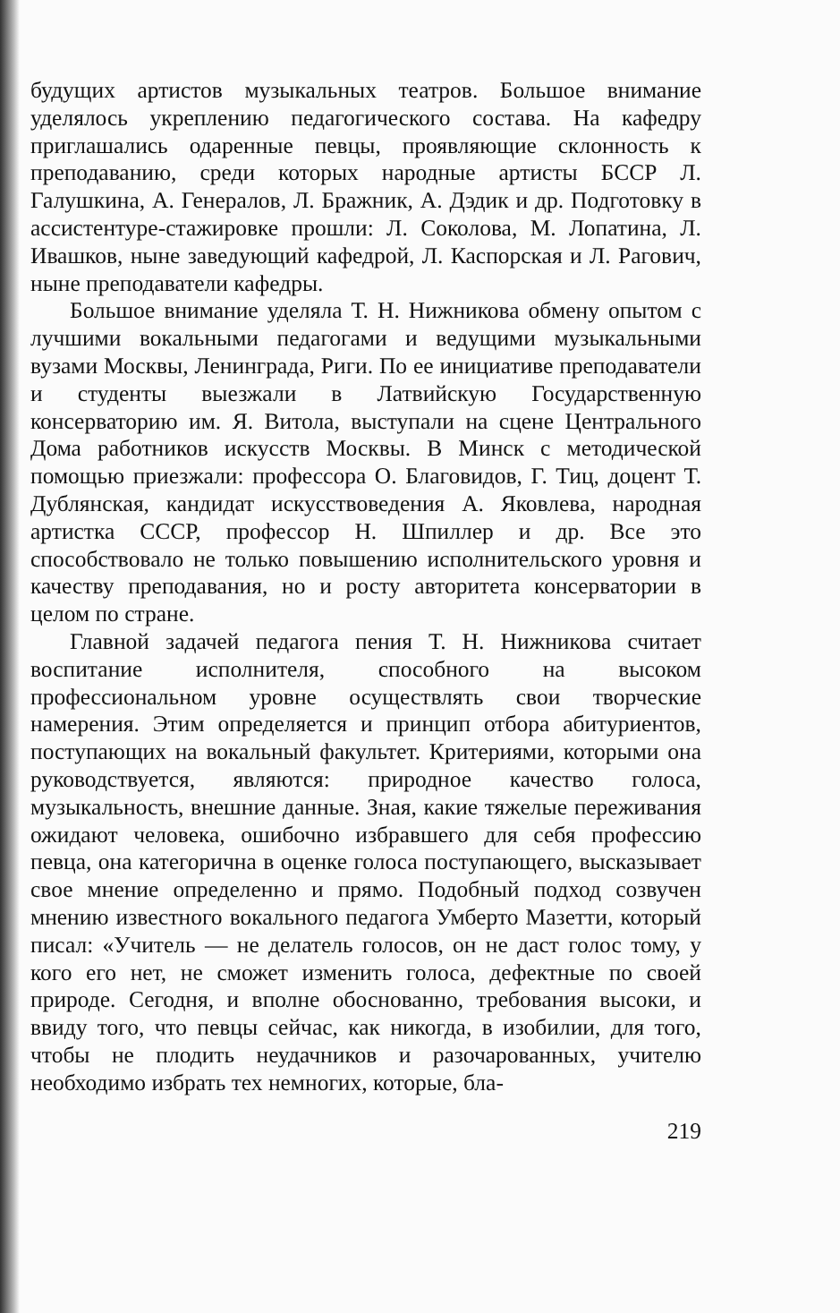будущих артистов музыкальных театров. Большое внимание уделялось укреплению педагогического состава. На кафедру приглашались одаренные певцы, проявляющие склонность к преподаванию, среди которых народные артисты БССР Л. Галушкина, А. Генералов, Л. Бражник, А. Дэдик и др. Подготовку в ассистентуре-стажировке прошли: Л. Соколова, М. Лопатина, Л. Ивашков, ныне заведующий кафедрой, Л. Каспорская и Л. Рагович, ныне преподаватели кафедры.
Большое внимание уделяла Т. Н. Нижникова обмену опытом с лучшими вокальными педагогами и ведущими музыкальными вузами Москвы, Ленинграда, Риги. По ее инициативе преподаватели и студенты выезжали в Латвийскую Государственную консерваторию им. Я. Витола, выступали на сцене Центрального Дома работников искусств Москвы. В Минск с методической помощью приезжали: профессора О. Благовидов, Г. Тиц, доцент Т. Дублянская, кандидат искусствоведения А. Яковлева, народная артистка СССР, профессор Н. Шпиллер и др. Все это способствовало не только повышению исполнительского уровня и качеству преподавания, но и росту авторитета консерватории в целом по стране.
Главной задачей педагога пения Т. Н. Нижникова считает воспитание исполнителя, способного на высоком профессиональном уровне осуществлять свои творческие намерения. Этим определяется и принцип отбора абитуриентов, поступающих на вокальный факультет. Критериями, которыми она руководствуется, являются: природное качество голоса, музыкальность, внешние данные. Зная, какие тяжелые переживания ожидают человека, ошибочно избравшего для себя профессию певца, она категорична в оценке голоса поступающего, высказывает свое мнение определенно и прямо. Подобный подход созвучен мнению известного вокального педагога Умберто Мазетти, который писал: «Учитель — не делатель голосов, он не даст голос тому, у кого его нет, не сможет изменить голоса, дефектные по своей природе. Сегодня, и вполне обоснованно, требования высоки, и ввиду того, что певцы сейчас, как никогда, в изобилии, для того, чтобы не плодить неудачников и разочарованных, учителю необходимо избрать тех немногих, которые, бла-
219